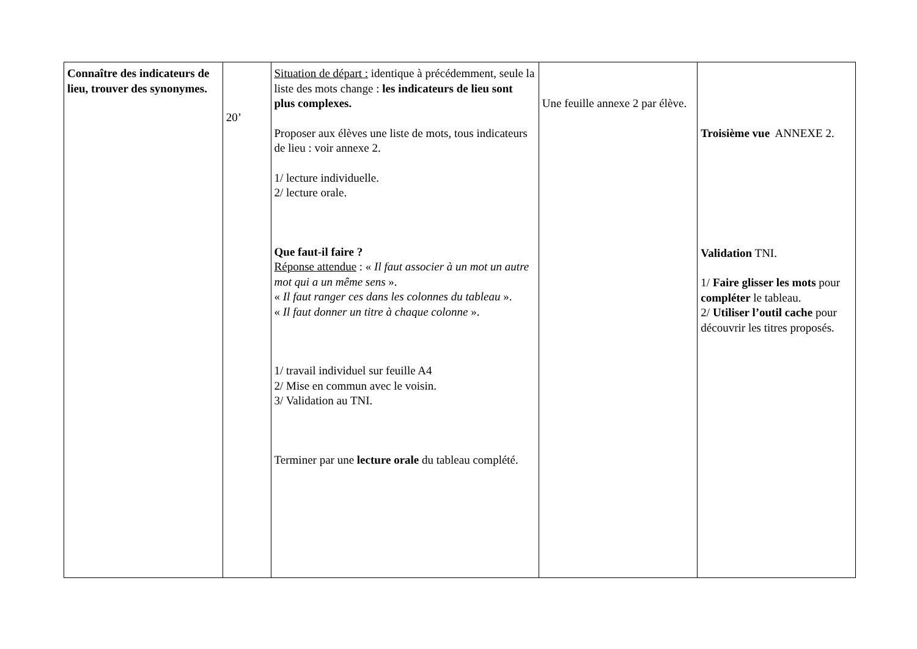| Connaître des indicateurs de lieu, trouver des synonymes. | 20’ | Situation de départ : identique à précédemment, seule la liste des mots change : les indicateurs de lieu sont plus complexes. Proposer aux élèves une liste de mots, tous indicateurs de lieu : voir annexe 2. 1/ lecture individuelle. 2/ lecture orale. Que faut-il faire ? Réponse attendue : « Il faut associer à un mot un autre mot qui a un même sens ». « Il faut ranger ces dans les colonnes du tableau ». « Il faut donner un titre à chaque colonne ». 1/ travail individuel sur feuille A4 2/ Mise en commun avec le voisin. 3/ Validation au TNI. Terminer par une lecture orale du tableau complété. | Une feuille annexe 2 par élève. | Troisième vue ANNEXE 2. Validation TNI. 1/ Faire glisser les mots pour compléter le tableau. 2/ Utiliser l’outil cache pour découvrir les titres proposés. |